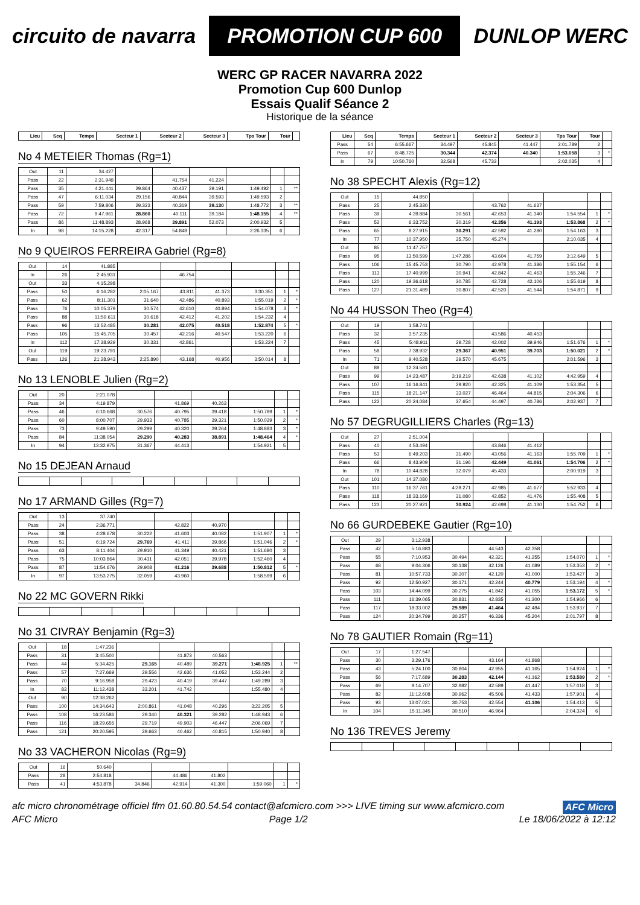circuito de navarra
PROMOTION CUP 600
DUNLOP WERC
WERC GP RACER NAVARRA 2022
Promotion Cup 600 Dunlop
Essais Qualif Séance 2
Historique de la séance
| Lieu | Seq | Temps | Secteur 1 | Secteur 2 | Secteur 3 | Tps Tour | Tour | |
| --- | --- | --- | --- | --- | --- | --- | --- | --- |
No 4 METEIER Thomas (Rg=1)
| Out | 11 | 34.427 | | | | | | |
| Pass | 22 | 2:31.949 | | 41.754 | 41.224 | | | |
| Pass | 35 | 4:21.441 | 29.864 | 40.437 | 39.191 | 1:49.492 | 1 | ** |
| Pass | 47 | 6:11.034 | 29.156 | 40.844 | 39.593 | 1:49.593 | 2 | |
| Pass | 59 | 7:59.806 | 29.323 | 40.319 | 39.130 | 1:48.772 | 3 | ** |
| Pass | 72 | 9:47.961 | 28.860 | 40.111 | 39.184 | 1:48.155 | 4 | ** |
| Pass | 86 | 11:48.893 | 28.968 | 39.891 | 52.073 | 2:00.932 | 5 | |
| In | 98 | 14:15.228 | 42.317 | 54.848 | | 2:26.335 | 6 | |
No 9 QUEIROS FERREIRA Gabriel (Rg=8)
| Out | 14 | 41.885 | | | | | | |
| In | 26 | 2:45.931 | | 46.754 | | | | |
| Out | 33 | 4:15.298 | | | | | | |
| Pass | 50 | 6:16.282 | 2:05.167 | 43.811 | 41.373 | 3:30.351 | 1 | * |
| Pass | 62 | 8:11.301 | 31.640 | 42.486 | 40.893 | 1:55.019 | 2 | * |
| Pass | 76 | 10:05.379 | 30.574 | 42.610 | 40.894 | 1:54.078 | 3 | * |
| Pass | 88 | 11:59.611 | 30.618 | 42.412 | 41.202 | 1:54.232 | 4 | |
| Pass | 96 | 13:52.485 | 30.281 | 42.075 | 40.518 | 1:52.874 | 5 | * |
| Pass | 105 | 15:45.705 | 30.457 | 42.216 | 40.547 | 1:53.220 | 6 | |
| In | 112 | 17:38.929 | 30.331 | 42.861 | | 1:53.224 | 7 | |
| Out | 119 | 19:23.791 | | | | | | |
| Pass | 126 | 21:28.943 | 2:25.890 | 43.168 | 40.956 | 3:50.014 | 8 | |
No 13 LENOBLE Julien (Rg=2)
| Out | 20 | 2:21.078 | | | | | | |
| Pass | 34 | 4:19.879 | | 41.869 | 40.263 | | | |
| Pass | 46 | 6:10.668 | 30.576 | 40.795 | 39.418 | 1:50.789 | 1 | * |
| Pass | 60 | 8:00.707 | 29.933 | 40.785 | 39.321 | 1:50.039 | 2 | * |
| Pass | 73 | 9:49.590 | 29.299 | 40.320 | 39.264 | 1:48.883 | 3 | * |
| Pass | 84 | 11:38.054 | 29.290 | 40.283 | 38.891 | 1:48.464 | 4 | * |
| In | 94 | 13:32.975 | 31.367 | 44.413 | | 1:54.921 | 5 | |
No 15 DEJEAN Arnaud No 17 ARMAND Gilles (Rg=7)
| Out | 13 | 37.740 | | | | | | |
| Pass | 24 | 2:36.771 | | 42.822 | 40.970 | | | |
| Pass | 38 | 4:28.678 | 30.222 | 41.603 | 40.082 | 1:51.907 | 1 | * |
| Pass | 51 | 6:19.724 | 29.769 | 41.411 | 39.866 | 1:51.046 | 2 | * |
| Pass | 63 | 8:11.404 | 29.910 | 41.349 | 40.421 | 1:51.680 | 3 | |
| Pass | 75 | 10:03.864 | 30.431 | 42.051 | 39.978 | 1:52.460 | 4 | |
| Pass | 87 | 11:54.676 | 29.908 | 41.216 | 39.688 | 1:50.812 | 5 | * |
| In | 97 | 13:53.275 | 32.059 | 43.960 | | 1:58.599 | 6 | |
No 22 MC GOVERN Rikki No 31 CIVRAY Benjamin (Rg=3)
| Out | 18 | 1:47.236 | | | | | | |
| Pass | 31 | 3:45.500 | | 41.873 | 40.563 | | | |
| Pass | 44 | 5:34.425 | 29.165 | 40.489 | 39.271 | 1:48.925 | 1 | ** |
| Pass | 57 | 7:27.669 | 29.556 | 42.636 | 41.052 | 1:53.244 | 2 | |
| Pass | 70 | 9:16.958 | 29.423 | 40.419 | 39.447 | 1:49.289 | 3 | |
| In | 83 | 11:12.438 | 33.201 | 41.742 | | 1:55.480 | 4 | |
| Out | 90 | 12:38.262 | | | | | | |
| Pass | 100 | 14:34.643 | 2:00.861 | 41.048 | 40.296 | 3:22.205 | 5 | |
| Pass | 108 | 16:23.586 | 29.340 | 40.321 | 39.282 | 1:48.943 | 6 | |
| Pass | 116 | 18:29.655 | 29.719 | 49.903 | 46.447 | 2:06.069 | 7 | |
| Pass | 121 | 20:20.595 | 29.663 | 40.462 | 40.815 | 1:50.940 | 8 | |
No 33 VACHERON Nicolas (Rg=9)
| Out | 16 | 50.640 | | | | | | |
| Pass | 28 | 2:54.818 | | 44.486 | 41.802 | | | |
| Pass | 41 | 4:53.878 | 34.846 | 42.914 | 41.300 | 1:59.060 | 1 | * |
| Lieu | Seq | Temps | Secteur 1 | Secteur 2 | Secteur 3 | Tps Tour | Tour | |
| --- | --- | --- | --- | --- | --- | --- | --- | --- |
| Pass | 54 | 6:55.667 | 34.497 | 45.845 | 41.447 | 2:01.789 | 2 | |
| Pass | 67 | 8:48.725 | 30.344 | 42.374 | 40.340 | 1:53.058 | 3 | * |
| In | 79 | 10:50.760 | 32.568 | 45.733 | | 2:02.035 | 4 | |
No 38 SPECHT Alexis (Rg=12)
| Out | 15 | 44.850 | | | | | | |
| Pass | 25 | 2:45.330 | | 43.762 | 41.637 | | | |
| Pass | 39 | 4:39.884 | 30.561 | 42.653 | 41.340 | 1:54.554 | 1 | * |
| Pass | 52 | 6:33.752 | 30.319 | 42.356 | 41.193 | 1:53.868 | 2 | * |
| Pass | 65 | 8:27.915 | 30.291 | 42.592 | 41.280 | 1:54.163 | 3 | |
| In | 77 | 10:37.950 | 35.750 | 45.274 | | 2:10.035 | 4 | |
| Out | 85 | 11:47.757 | | | | | | |
| Pass | 95 | 13:50.599 | 1:47.286 | 43.604 | 41.759 | 3:12.649 | 5 | |
| Pass | 106 | 15:45.753 | 30.790 | 42.978 | 41.386 | 1:55.154 | 6 | |
| Pass | 113 | 17:40.999 | 30.941 | 42.842 | 41.463 | 1:55.246 | 7 | |
| Pass | 120 | 19:36.618 | 30.785 | 42.728 | 42.106 | 1:55.619 | 8 | |
| Pass | 127 | 21:31.489 | 30.807 | 42.520 | 41.544 | 1:54.871 | 9 | |
No 44 HUSSON Theo (Rg=4)
| Out | 19 | 1:58.741 | | | | | | |
| Pass | 32 | 3:57.235 | | 43.586 | 40.453 | | | |
| Pass | 45 | 5:48.911 | 29.728 | 42.002 | 39.946 | 1:51.676 | 1 | * |
| Pass | 58 | 7:38.932 | 29.367 | 40.951 | 39.703 | 1:50.021 | 2 | * |
| In | 71 | 9:40.528 | 29.570 | 45.675 | | 2:01.596 | 3 | |
| Out | 89 | 12:24.581 | | | | | | |
| Pass | 99 | 14:23.487 | 3:19.219 | 42.638 | 41.102 | 4:42.959 | 4 | |
| Pass | 107 | 16:16.841 | 29.920 | 42.325 | 41.109 | 1:53.354 | 5 | |
| Pass | 115 | 18:21.147 | 33.027 | 46.464 | 44.815 | 2:04.306 | 6 | |
| Pass | 122 | 20:24.084 | 37.654 | 44.497 | 40.786 | 2:02.937 | 7 | |
No 57 DEGRUGILLIERS Charles (Rg=13)
| Out | 27 | 2:51.004 | | | | | | |
| Pass | 40 | 4:53.494 | | 43.846 | 41.412 | | | |
| Pass | 53 | 6:49.203 | 31.490 | 43.056 | 41.163 | 1:55.709 | 1 | * |
| Pass | 66 | 8:43.909 | 31.196 | 42.449 | 41.061 | 1:54.706 | 2 | * |
| In | 78 | 10:44.828 | 32.079 | 45.433 | | 2:00.919 | 3 | |
| Out | 101 | 14:37.080 | | | | | | |
| Pass | 110 | 16:37.761 | 4:28.271 | 42.985 | 41.677 | 5:52.933 | 4 | |
| Pass | 118 | 18:33.169 | 31.080 | 42.852 | 41.476 | 1:55.408 | 5 | |
| Pass | 123 | 20:27.921 | 30.924 | 42.698 | 41.130 | 1:54.752 | 6 | |
No 66 GURDEBEKE Gautier (Rg=10)
| Out | 29 | 3:12.938 | | | | | | |
| Pass | 42 | 5:16.883 | | 44.543 | 42.358 | | | |
| Pass | 55 | 7:10.953 | 30.494 | 42.321 | 41.255 | 1:54.070 | 1 | * |
| Pass | 68 | 9:04.306 | 30.138 | 42.126 | 41.089 | 1:53.353 | 2 | * |
| Pass | 81 | 10:57.733 | 30.307 | 42.120 | 41.000 | 1:53.427 | 3 | |
| Pass | 92 | 12:50.927 | 30.171 | 42.244 | 40.779 | 1:53.194 | 4 | * |
| Pass | 103 | 14:44.099 | 30.275 | 41.842 | 41.055 | 1:53.172 | 5 | * |
| Pass | 111 | 16:39.065 | 30.831 | 42.835 | 41.300 | 1:54.966 | 6 | |
| Pass | 117 | 18:33.002 | 29.989 | 41.464 | 42.484 | 1:53.937 | 7 | |
| Pass | 124 | 20:34.799 | 30.257 | 46.336 | 45.204 | 2:01.797 | 8 | |
No 78 GAUTIER Romain (Rg=11)
| Out | 17 | 1:27.547 | | | | | | |
| Pass | 30 | 3:29.176 | | 43.164 | 41.868 | | | |
| Pass | 43 | 5:24.100 | 30.804 | 42.955 | 41.165 | 1:54.924 | 1 | * |
| Pass | 56 | 7:17.689 | 30.283 | 42.144 | 41.162 | 1:53.589 | 2 | * |
| Pass | 69 | 9:14.707 | 32.982 | 42.589 | 41.447 | 1:57.018 | 3 | |
| Pass | 82 | 11:12.608 | 30.962 | 45.506 | 41.433 | 1:57.901 | 4 | |
| Pass | 93 | 13:07.021 | 30.753 | 42.554 | 41.106 | 1:54.413 | 5 | |
| In | 104 | 15:11.345 | 30.510 | 46.964 | | 2:04.324 | 6 | |
No 136 TREVES Jeremy
afc micro chronométrage officiel ffm 01.60.80.54.54 contact@afcmicro.com >>> LIVE timing sur www.afcmicro.com AFC Micro
AFC Micro Page 1/2 Le 18/06/2022 à 12:12